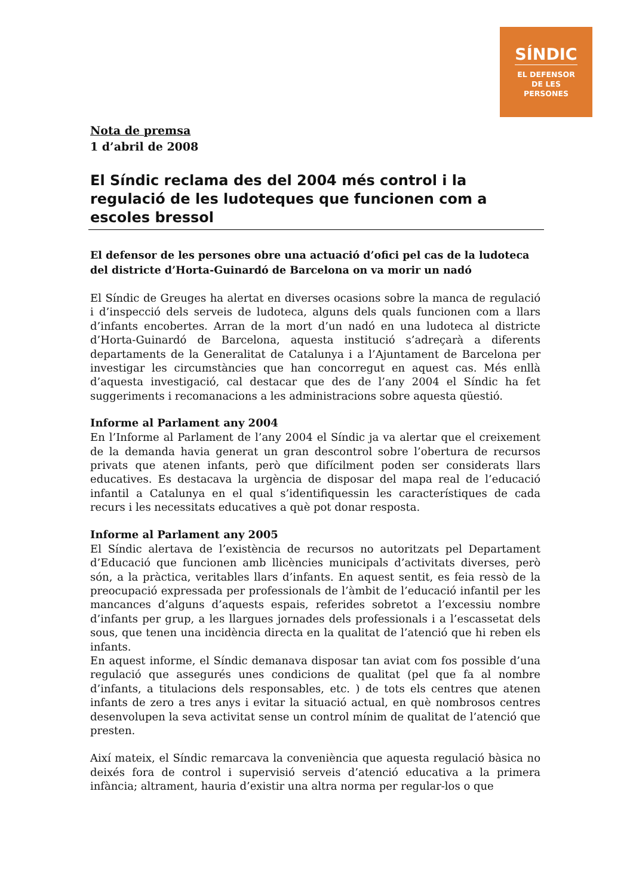SÍNDIC
EL DEFENSOR
DE LES
PERSONES
Nota de premsa
1 d’abril de 2008
El Síndic reclama des del 2004 més control i la regulació de les ludoteques que funcionen com a escoles bressol
El defensor de les persones obre una actuació d’ofici pel cas de la ludoteca del districte d’Horta-Guinardó de Barcelona on va morir un nadó
El Síndic de Greuges ha alertat en diverses ocasions sobre la manca de regulació i d’inspecció dels serveis de ludoteca, alguns dels quals funcionen com a llars d’infants encobertes. Arran de la mort d’un nadó en una ludoteca al districte d’Horta-Guinardó de Barcelona, aquesta institució s’adreçarà a diferents departaments de la Generalitat de Catalunya i a l’Ajuntament de Barcelona per investigar les circumstàncies que han concorregut en aquest cas. Més enllà d’aquesta investigació, cal destacar que des de l’any 2004 el Síndic ha fet suggeriments i recomanacions a les administracions sobre aquesta qüestió.
Informe al Parlament any 2004
En l’Informe al Parlament de l’any 2004 el Síndic ja va alertar que el creixement de la demanda havia generat un gran descontrol sobre l’obertura de recursos privats que atenen infants, però que difícilment poden ser considerats llars educatives. Es destacava la urgència de disposar del mapa real de l’educació infantil a Catalunya en el qual s’identifiquessin les característiques de cada recurs i les necessitats educatives a què pot donar resposta.
Informe al Parlament any 2005
El Síndic alertava de l’existència de recursos no autoritzats pel Departament d’Educació que funcionen amb llicències municipals d’activitats diverses, però són, a la pràctica, veritables llars d’infants. En aquest sentit, es feia ressò de la preocupació expressada per professionals de l’àmbit de l’educació infantil per les mancances d’alguns d’aquests espais, referides sobretot a l’excessiu nombre d’infants per grup, a les llargues jornades dels professionals i a l’escassetat dels sous, que tenen una incidència directa en la qualitat de l’atenció que hi reben els infants.
En aquest informe, el Síndic demanava disposar tan aviat com fos possible d’una regulació que assegurés unes condicions de qualitat (pel que fa al nombre d’infants, a titulacions dels responsables, etc. ) de tots els centres que atenen infants de zero a tres anys i evitar la situació actual, en què nombrosos centres desenvolupen la seva activitat sense un control mínim de qualitat de l’atenció que presten.
Així mateix, el Síndic remarcava la conveniència que aquesta regulació bàsica no deixés fora de control i supervisió serveis d’atenció educativa a la primera infància; altrament, hauria d’existir una altra norma per regular-los o que